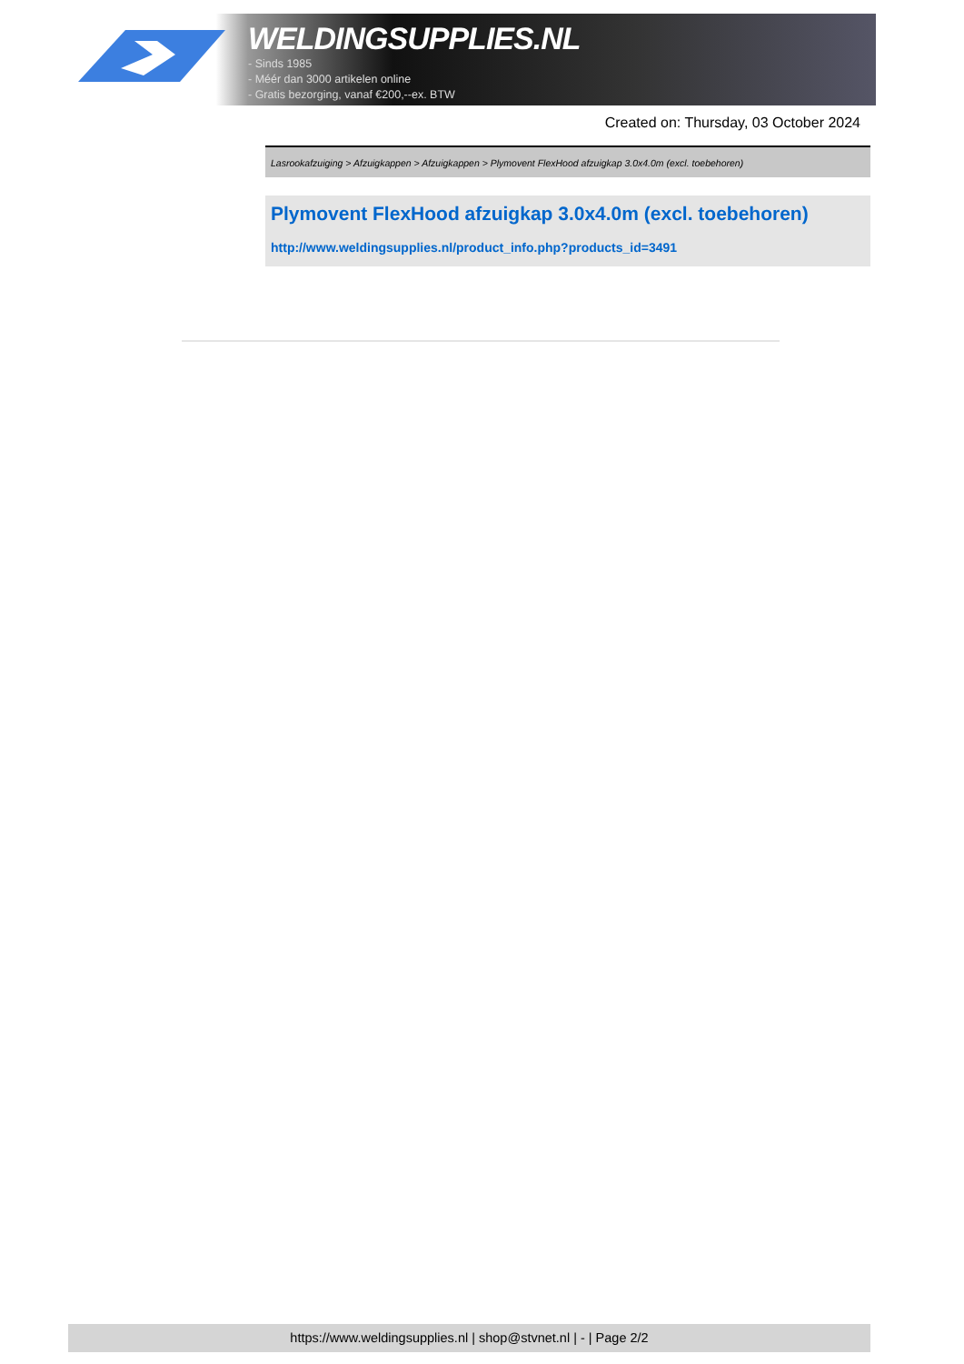WELDINGSUPPLIES.NL
- Sinds 1985
- Méér dan 3000 artikelen online
- Gratis bezorging, vanaf €200,--ex. BTW
Created on: Thursday, 03 October 2024
Lasrookafzuiging > Afzuigkappen > Afzuigkappen > Plymovent FlexHood afzuigkap 3.0x4.0m (excl. toebehoren)
Plymovent FlexHood afzuigkap 3.0x4.0m (excl. toebehoren)
http://www.weldingsupplies.nl/product_info.php?products_id=3491
https://www.weldingsupplies.nl | shop@stvnet.nl | - | Page 2/2